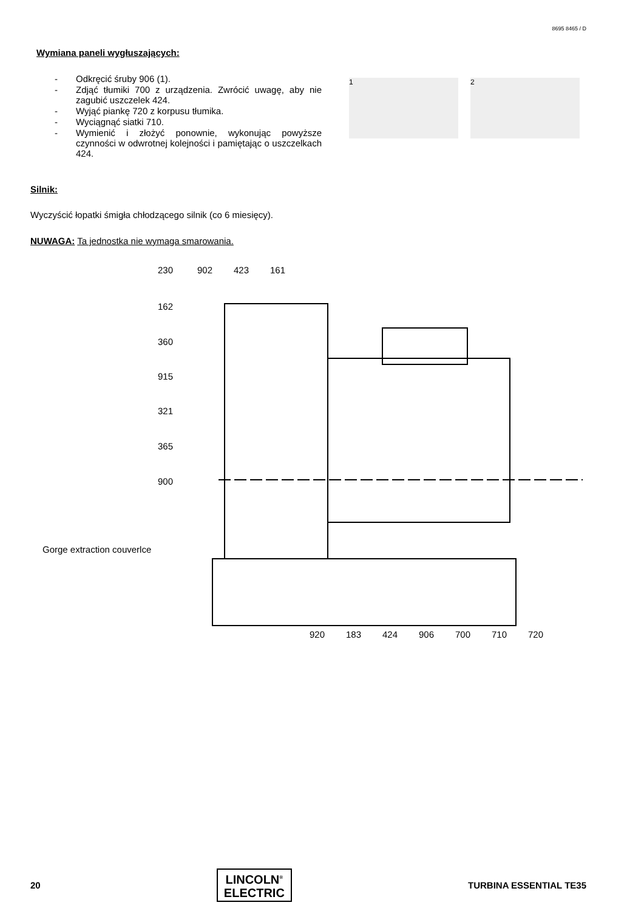8695 8465 / D
Wymiana paneli wygłuszających:
- Odkręcić śruby 906 (1).
- Zdjąć tłumiki 700 z urządzenia. Zwrócić uwagę, aby nie zagubić uszczelek 424.
- Wyjąć piankę 720 z korpusu tłumika.
- Wyciągnąć siatki 710.
- Wymienić i złożyć ponownie, wykonując powyższe czynności w odwrotnej kolejności i pamiętając o uszczelkach 424.
1 2
Silnik:
Wyczyścić łopatki śmigła chłodzącego silnik (co 6 miesięcy).
NUWAGA: Ta jednostka nie wymaga smarowania.
230
902
423
161
162
360
915
321
365
900
Gorge extraction couverlce
920
183
424
906
700
710
720
20
LINCOLN<sup>®</sup>
ELECTRIC
TURBINA ESSENTIAL TE35